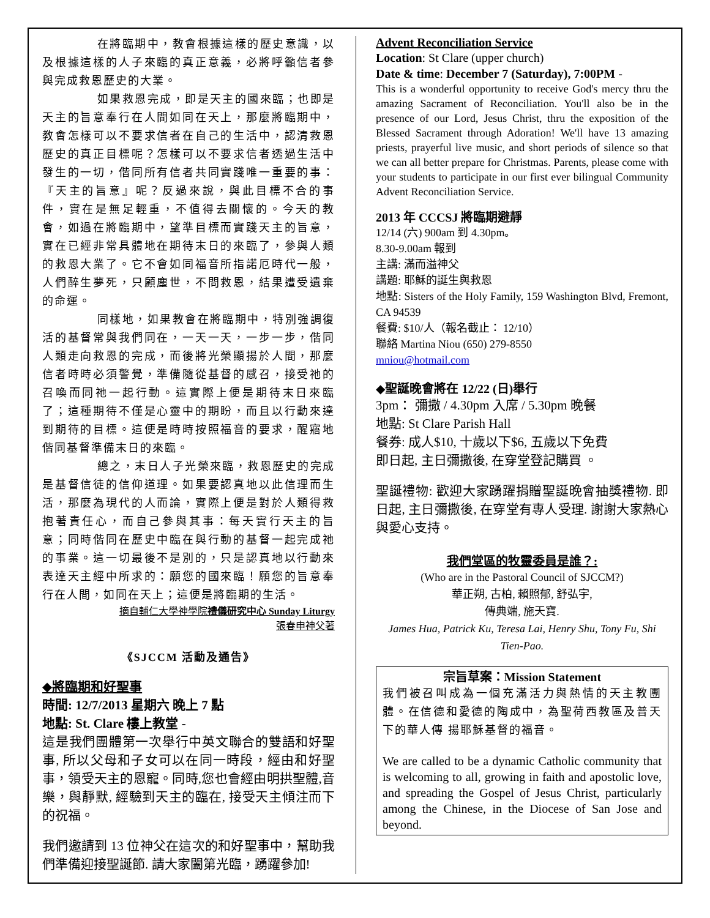在將臨期中，教會根據這樣的歷史意識，以及根據這樣的人子來臨的真正意義，必將呼籲信者參與完成救恩歷史的大業。
如果救恩完成，即是天主的國來臨；也即是天主的旨意奉行在人間如同在天上，那麼將臨期中，教會怎樣可以不要求信者在自己的生活中，認清救恩歷史的真正目標呢？怎樣可以不要求信者透過生活中發生的一切，偕同所有信者共同實踐唯一重要的事：『天主的旨意』呢？反過來說，與此目標不合的事件，實在是無足輕重，不值得去關懷的。今天的教會，如過在將臨期中，望準目標而實踐天主的旨意，實在已經非常具體地在期待末日的來臨了，參與人類的救恩大業了。它不會如同福音所指諾厄時代一般，人們醉生夢死，只顧塵世，不問救恩，結果遭受遺棄的命運。
同樣地，如果教會在將臨期中，特別強調復活的基督常與我們同在，一天一天，一步一步，偕同人類走向救恩的完成，而後將光榮顯揚於人間，那麼信者時時必須警覺，準備隨從基督的感召，接受祂的召喚而同祂一起行動。這實際上便是期待末日來臨了；這種期待不僅是心靈中的期盼，而且以行動來達到期待的目標。這便是時時按照福音的要求，醒寤地偕同基督準備末日的來臨。
總之，末日人子光榮來臨，救恩歷史的完成是基督信徒的信仰道理。如果要認真地以此信理而生活，那麼為現代的人而論，實際上便是對於人類得救抱著責任心，而自己參與其事：每天實行天主的旨意；同時偕同在歷史中臨在與行動的基督一起完成祂的事業。這一切最後不是別的，只是認真地以行動來表達天主經中所求的：願您的國來臨！願您的旨意奉行在人間，如同在天上；這便是將臨期的生活。
摘自輔仁大學神學院禮儀研究中心 Sunday Liturgy
張春申神父著
《SJCCM 活動及通告》
◆將臨期和好聖事
時間: 12/7/2013 星期六 晚上 7 點
地點: St. Clare 樓上教堂 -
這是我們團體第一次舉行中英文聯合的雙語和好聖事, 所以父母和子女可以在同一時段，經由和好聖事，領受天主的恩寵。同時,您也會經由明拱聖體,音樂，與靜默, 經驗到天主的臨在, 接受天主傾注而下的祝福。
我們邀請到 13 位神父在這次的和好聖事中，幫助我們準備迎接聖誕節. 請大家闔第光臨，踴躍參加!
Advent Reconciliation Service
Location: St Clare (upper church)
Date & time: December 7 (Saturday), 7:00PM -
This is a wonderful opportunity to receive God's mercy thru the amazing Sacrament of Reconciliation. You'll also be in the presence of our Lord, Jesus Christ, thru the exposition of the Blessed Sacrament through Adoration! We'll have 13 amazing priests, prayerful live music, and short periods of silence so that we can all better prepare for Christmas. Parents, please come with your students to participate in our first ever bilingual Community Advent Reconciliation Service.
2013 年 CCCSJ 將臨期避靜
12/14 (六) 900am 到 4.30pm。
8.30-9.00am 報到
主講: 滿而溢神父
講題: 耶穌的誕生與救恩
地點: Sisters of the Holy Family, 159 Washington Blvd, Fremont, CA 94539
餐費: $10/人（報名截止： 12/10）
聯絡 Martina Niou (650) 279-8550
mniou@hotmail.com
◆聖誕晚會將在 12/22 (日)舉行
3pm： 彌撒 / 4.30pm 入席 / 5.30pm 晚餐
地點: St Clare Parish Hall
餐券: 成人$10, 十歲以下$6, 五歲以下免費
即日起, 主日彌撒後, 在穿堂登記購買 。
聖誕禮物: 歡迎大家踴躍捐贈聖誕晚會抽獎禮物. 即日起, 主日彌撒後, 在穿堂有專人受理. 謝謝大家熱心與愛心支持。
我們堂區的牧靈委員是誰？:
(Who are in the Pastoral Council of SJCCM?)
華正朔, 古柏, 賴照郁, 舒弘宇,
傳典端, 施天寶.
James Hua, Patrick Ku, Teresa Lai, Henry Shu, Tony Fu, Shi Tien-Pao.
宗旨草案：Mission Statement
我們被召叫成為一個充滿活力與熱情的天主教團體。在信德和愛德的陶成中，為聖荷西教區及普天下的華人傳 揚耶穌基督的福音。
We are called to be a dynamic Catholic community that is welcoming to all, growing in faith and apostolic love, and spreading the Gospel of Jesus Christ, particularly among the Chinese, in the Diocese of San Jose and beyond.